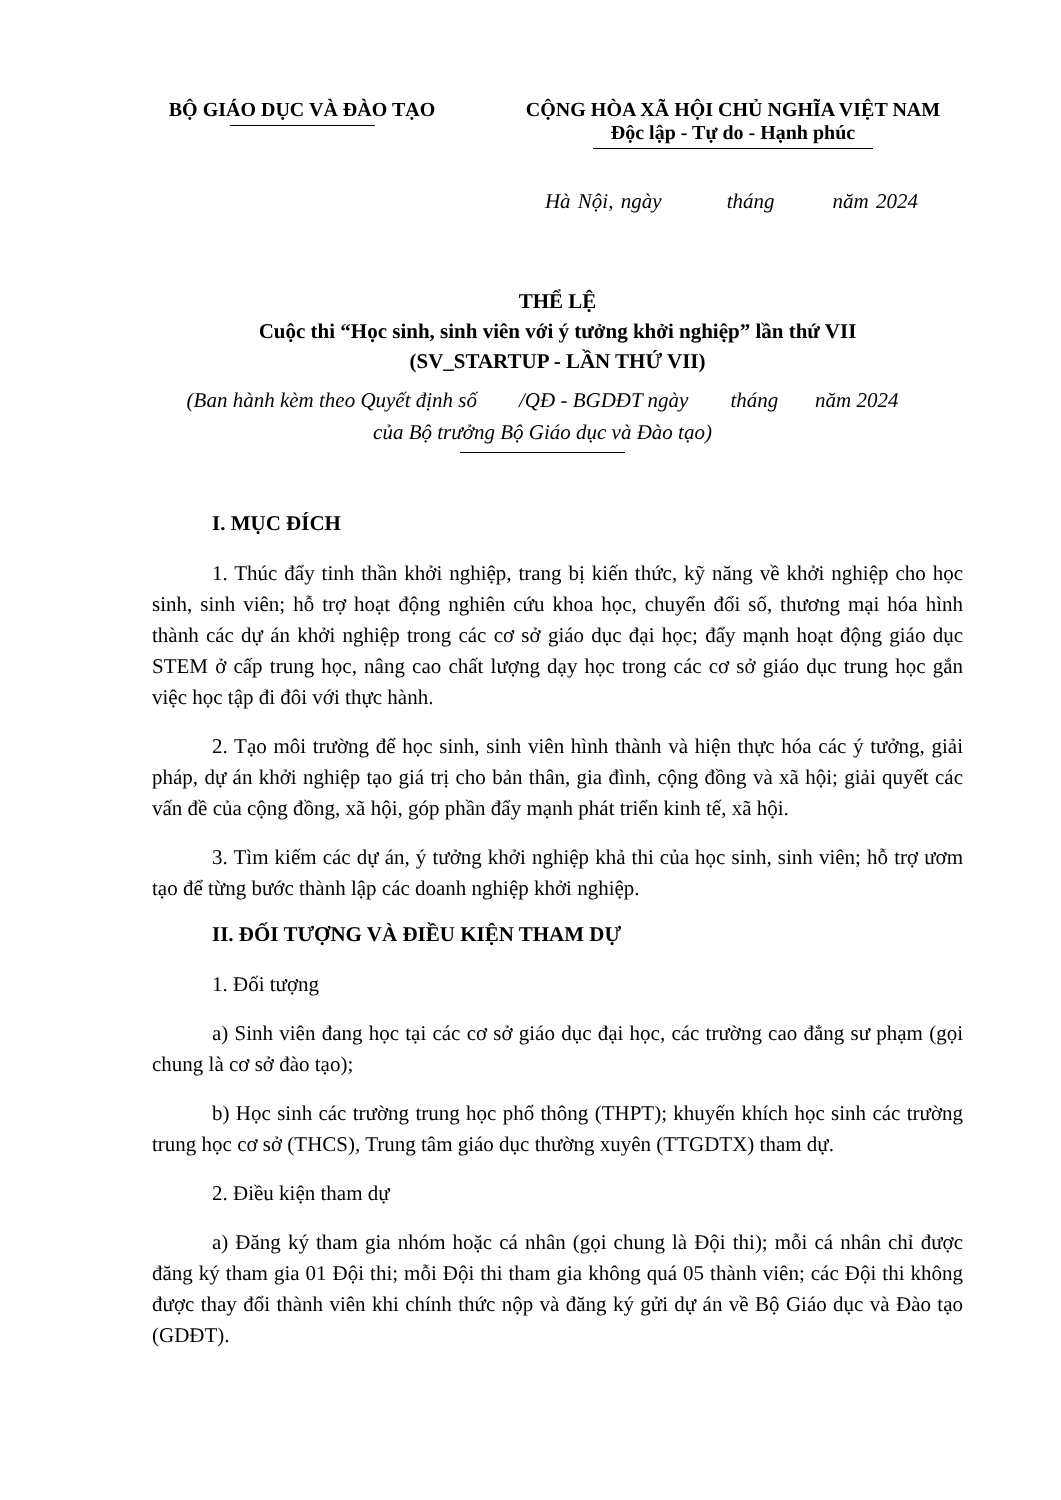BỘ GIÁO DỤC VÀ ĐÀO TẠO CỘNG HÒA XÃ HỘI CHỦ NGHĨA VIỆT NAM
Độc lập - Tự do - Hạnh phúc
Hà Nội, ngày tháng năm 2024
THỂ LỆ
Cuộc thi “Học sinh, sinh viên với ý tưởng khởi nghiệp” lần thứ VII
(SV_STARTUP - LẦN THỨ VII)
(Ban hành kèm theo Quyết định số /QĐ - BGDĐT ngày tháng năm 2024
của Bộ trưởng Bộ Giáo dục và Đào tạo)
I. MỤC ĐÍCH
1. Thúc đẩy tinh thần khởi nghiệp, trang bị kiến thức, kỹ năng về khởi nghiệp cho học sinh, sinh viên; hỗ trợ hoạt động nghiên cứu khoa học, chuyển đổi số, thương mại hóa hình thành các dự án khởi nghiệp trong các cơ sở giáo dục đại học; đẩy mạnh hoạt động giáo dục STEM ở cấp trung học, nâng cao chất lượng dạy học trong các cơ sở giáo dục trung học gắn việc học tập đi đôi với thực hành.
2. Tạo môi trường để học sinh, sinh viên hình thành và hiện thực hóa các ý tưởng, giải pháp, dự án khởi nghiệp tạo giá trị cho bản thân, gia đình, cộng đồng và xã hội; giải quyết các vấn đề của cộng đồng, xã hội, góp phần đẩy mạnh phát triển kinh tế, xã hội.
3. Tìm kiếm các dự án, ý tưởng khởi nghiệp khả thi của học sinh, sinh viên; hỗ trợ ươm tạo để từng bước thành lập các doanh nghiệp khởi nghiệp.
II. ĐỐI TƯỢNG VÀ ĐIỀU KIỆN THAM DỰ
1. Đối tượng
a) Sinh viên đang học tại các cơ sở giáo dục đại học, các trường cao đẳng sư phạm (gọi chung là cơ sở đào tạo);
b) Học sinh các trường trung học phổ thông (THPT); khuyến khích học sinh các trường trung học cơ sở (THCS), Trung tâm giáo dục thường xuyên (TTGDTX) tham dự.
2. Điều kiện tham dự
a) Đăng ký tham gia nhóm hoặc cá nhân (gọi chung là Đội thi); mỗi cá nhân chỉ được đăng ký tham gia 01 Đội thi; mỗi Đội thi tham gia không quá 05 thành viên; các Đội thi không được thay đổi thành viên khi chính thức nộp và đăng ký gửi dự án về Bộ Giáo dục và Đào tạo (GDĐT).